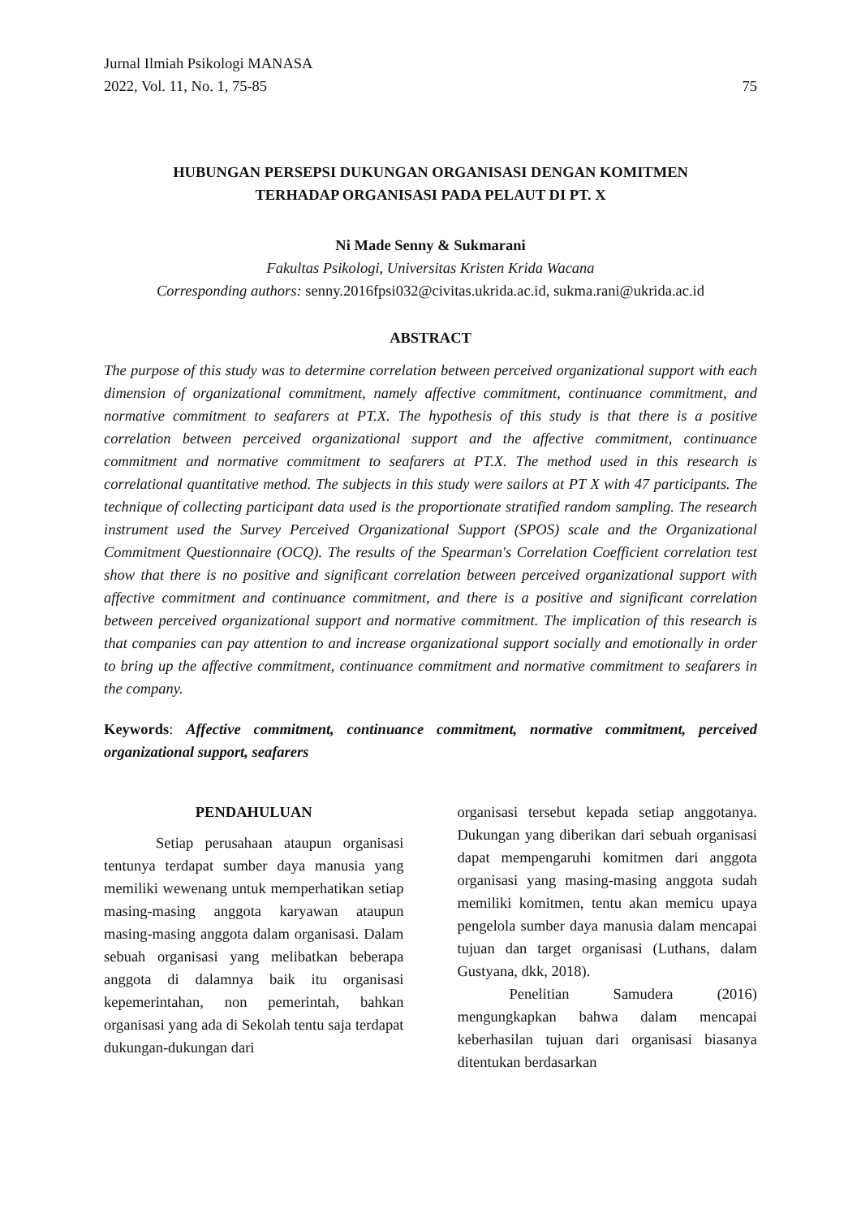Jurnal Ilmiah Psikologi MANASA
2022, Vol. 11, No. 1, 75-85
75
HUBUNGAN PERSEPSI DUKUNGAN ORGANISASI DENGAN KOMITMEN
TERHADAP ORGANISASI PADA PELAUT DI PT. X
Ni Made Senny & Sukmarani
Fakultas Psikologi, Universitas Kristen Krida Wacana
Corresponding authors: senny.2016fpsi032@civitas.ukrida.ac.id, sukma.rani@ukrida.ac.id
ABSTRACT
The purpose of this study was to determine correlation between perceived organizational support with each dimension of organizational commitment, namely affective commitment, continuance commitment, and normative commitment to seafarers at PT.X. The hypothesis of this study is that there is a positive correlation between perceived organizational support and the affective commitment, continuance commitment and normative commitment to seafarers at PT.X. The method used in this research is correlational quantitative method. The subjects in this study were sailors at PT X with 47 participants. The technique of collecting participant data used is the proportionate stratified random sampling. The research instrument used the Survey Perceived Organizational Support (SPOS) scale and the Organizational Commitment Questionnaire (OCQ). The results of the Spearman's Correlation Coefficient correlation test show that there is no positive and significant correlation between perceived organizational support with affective commitment and continuance commitment, and there is a positive and significant correlation between perceived organizational support and normative commitment. The implication of this research is that companies can pay attention to and increase organizational support socially and emotionally in order to bring up the affective commitment, continuance commitment and normative commitment to seafarers in the company.
Keywords: Affective commitment, continuance commitment, normative commitment, perceived organizational support, seafarers
PENDAHULUAN
Setiap perusahaan ataupun organisasi tentunya terdapat sumber daya manusia yang memiliki wewenang untuk memperhatikan setiap masing-masing anggota karyawan ataupun masing-masing anggota dalam organisasi. Dalam sebuah organisasi yang melibatkan beberapa anggota di dalamnya baik itu organisasi kepemerintahan, non pemerintah, bahkan organisasi yang ada di Sekolah tentu saja terdapat dukungan-dukungan dari
organisasi tersebut kepada setiap anggotanya. Dukungan yang diberikan dari sebuah organisasi dapat mempengaruhi komitmen dari anggota organisasi yang masing-masing anggota sudah memiliki komitmen, tentu akan memicu upaya pengelola sumber daya manusia dalam mencapai tujuan dan target organisasi (Luthans, dalam Gustyana, dkk, 2018).
Penelitian Samudera (2016) mengungkapkan bahwa dalam mencapai keberhasilan tujuan dari organisasi biasanya ditentukan berdasarkan